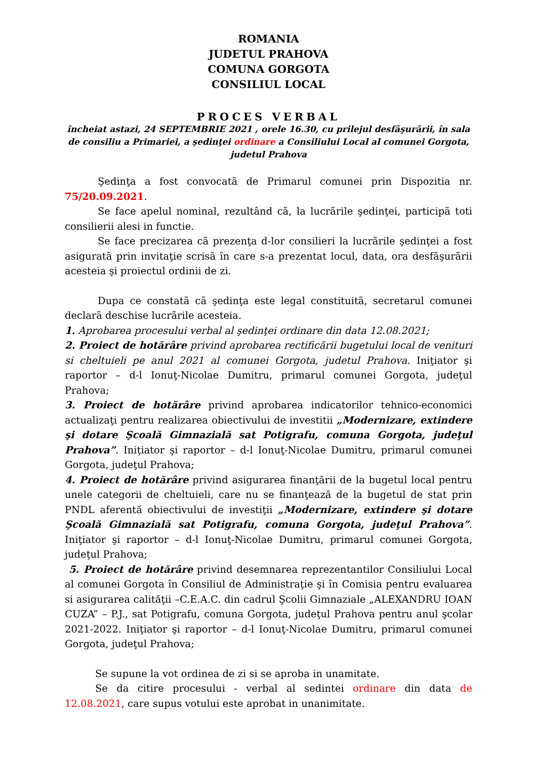ROMANIA
JUDETUL PRAHOVA
COMUNA GORGOTA
CONSILIUL LOCAL
PROCES VERBAL
încheiat astazi, 24 SEPTEMBRIE 2021 , orele 16.30, cu prilejul desfãşurãrii, în sala de consiliu a Primariei, a şedinţei ordinare a Consiliului Local al comunei Gorgota, judetul Prahova
Şedinţa a fost convocatã de Primarul comunei prin Dispozitia nr. 75/20.09.2021.
Se face apelul nominal, rezultând cã, la lucrãrile şedinţei, participã toti consilierii alesi in functie.
Se face precizarea cã prezenţa d-lor consilieri la lucrãrile şedinţei a fost asiguratã prin invitaţie scrisã în care s-a prezentat locul, data, ora desfãşurãrii acesteia şi proiectul ordinii de zi.
Dupa ce constatã cã şedinţa este legal constituitã, secretarul comunei declarã deschise lucrãrile acesteia.
1. Aprobarea procesului verbal al şedinţei ordinare din data 12.08.2021;
2. Proiect de hotărâre privind aprobarea rectificării bugetului local de venituri si cheltuieli pe anul 2021 al comunei Gorgota, judetul Prahova. Iniţiator şi raportor – d-l Ionuţ-Nicolae Dumitru, primarul comunei Gorgota, judeţul Prahova;
3. Proiect de hotărâre privind aprobarea indicatorilor tehnico-economici actualizaţi pentru realizarea obiectivului de investitii „Modernizare, extindere şi dotare Şcoală Gimnazială sat Potigrafu, comuna Gorgota, judeţul Prahova”. Iniţiator şi raportor – d-l Ionuţ-Nicolae Dumitru, primarul comunei Gorgota, judeţul Prahova;
4. Proiect de hotărâre privind asigurarea finanţării de la bugetul local pentru unele categorii de cheltuieli, care nu se finanţează de la bugetul de stat prin PNDL aferentă obiectivului de investiţii „Modernizare, extindere şi dotare Şcoală Gimnazială sat Potigrafu, comuna Gorgota, judeţul Prahova”. Iniţiator şi raportor – d-l Ionuţ-Nicolae Dumitru, primarul comunei Gorgota, judeţul Prahova;
5. Proiect de hotărâre privind desemnarea reprezentantilor Consiliului Local al comunei Gorgota în Consiliul de Administraţie şi în Comisia pentru evaluarea si asigurarea calităţii –C.E.A.C. din cadrul Şcolii Gimnaziale „ALEXANDRU IOAN CUZA” – P.J., sat Potigrafu, comuna Gorgota, judeţul Prahova pentru anul şcolar 2021-2022. Iniţiator şi raportor – d-l Ionuţ-Nicolae Dumitru, primarul comunei Gorgota, judeţul Prahova;
Se supune la vot ordinea de zi si se aproba in unamitate.
Se da citire procesului - verbal al sedintei ordinare din data de 12.08.2021, care supus votului este aprobat in unanimitate.